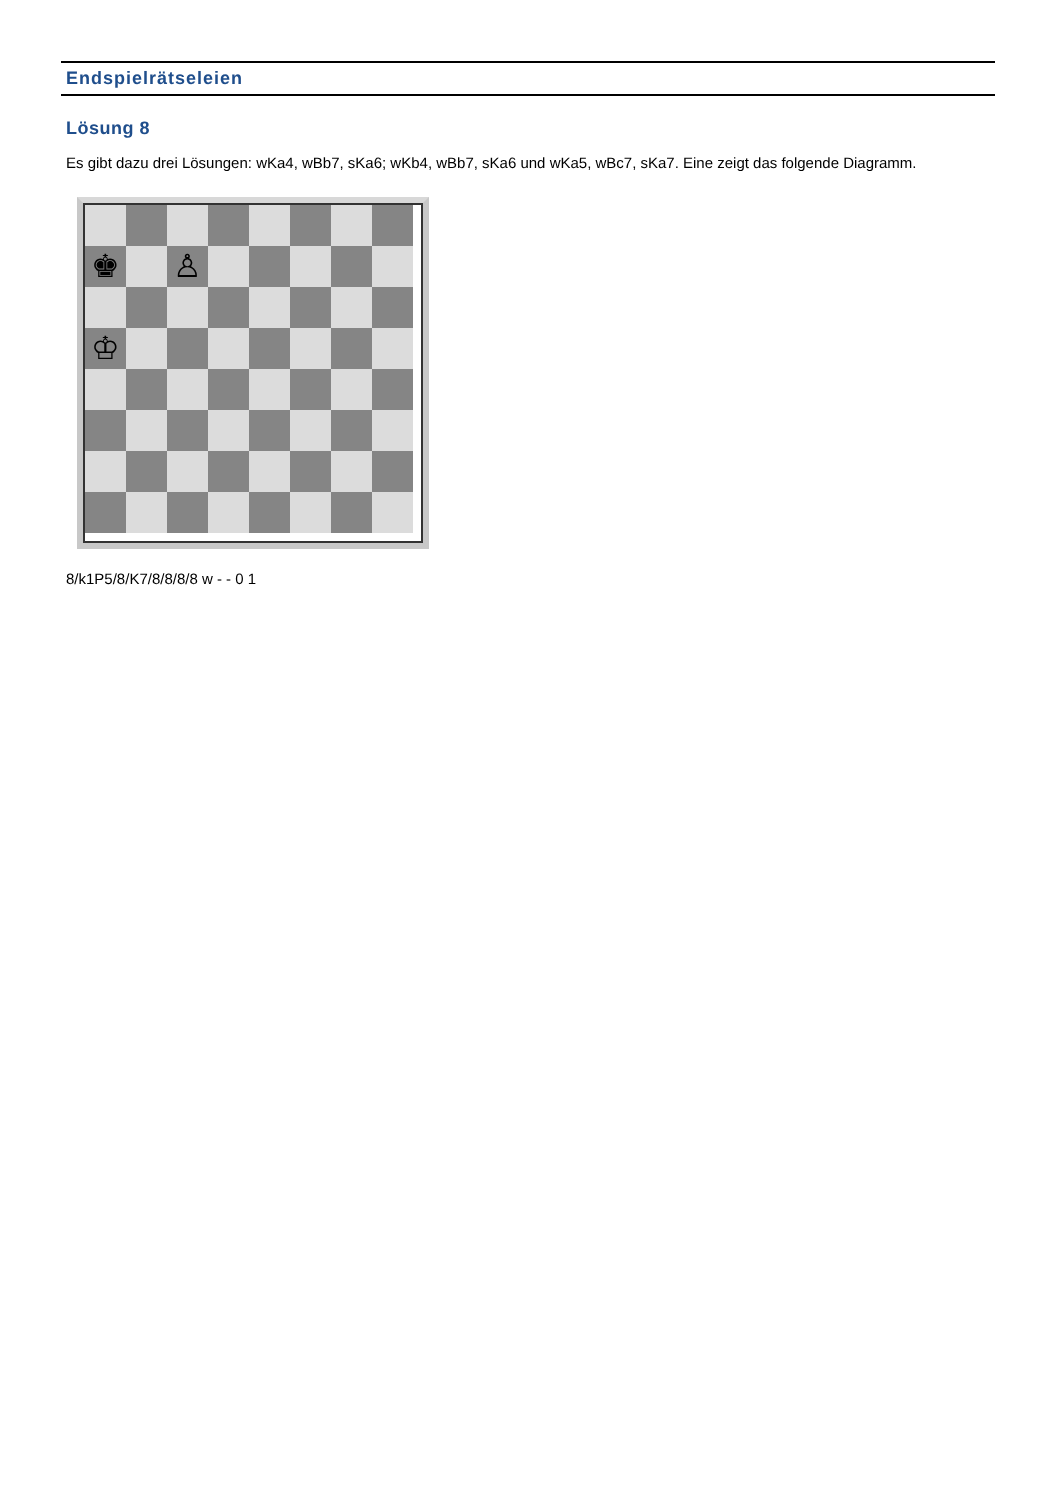Endspielrätseleien
Lösung 8
Es gibt dazu drei Lösungen: wKa4, wBb7, sKa6; wKb4, wBb7, sKa6 und wKa5, wBc7, sKa7. Eine zeigt das folgende Diagramm.
♚
♙
♔
8/k1P5/8/K7/8/8/8/8 w - - 0 1